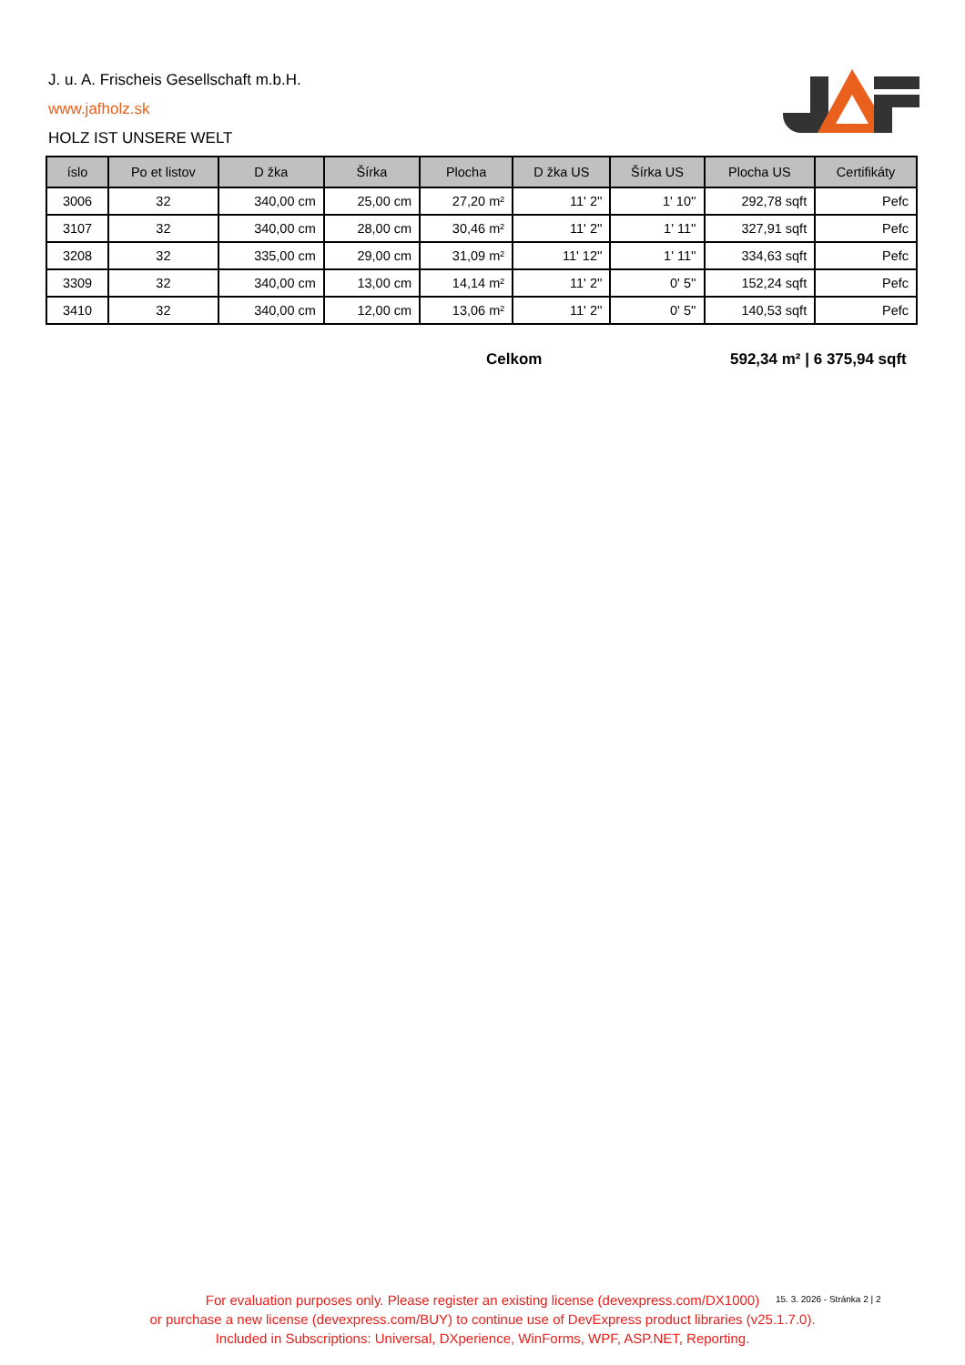J. u. A. Frischeis Gesellschaft m.b.H.
www.jafholz.sk
HOLZ IST UNSERE WELT
| íslo | Po et listov | D žka | Šírka | Plocha | D žka US | Šírka US | Plocha US | Certifikáty |
| --- | --- | --- | --- | --- | --- | --- | --- | --- |
| 3006 | 32 | 340,00 cm | 25,00 cm | 27,20 m² | 11' 2'' | 1' 10'' | 292,78 sqft | Pefc |
| 3107 | 32 | 340,00 cm | 28,00 cm | 30,46 m² | 11' 2'' | 1' 11'' | 327,91 sqft | Pefc |
| 3208 | 32 | 335,00 cm | 29,00 cm | 31,09 m² | 11' 12'' | 1' 11'' | 334,63 sqft | Pefc |
| 3309 | 32 | 340,00 cm | 13,00 cm | 14,14 m² | 11' 2'' | 0' 5'' | 152,24 sqft | Pefc |
| 3410 | 32 | 340,00 cm | 12,00 cm | 13,06 m² | 11' 2'' | 0' 5'' | 140,53 sqft | Pefc |
Celkom 592,34 m² | 6 375,94 sqft
For evaluation purposes only. Please register an existing license (devexpress.com/DX1000)
or purchase a new license (devexpress.com/BUY) to continue use of DevExpress product libraries (v25.1.7.0).
Included in Subscriptions: Universal, DXperience, WinForms, WPF, ASP.NET, Reporting.
15. 3. 2026 - Stránka 2 | 2